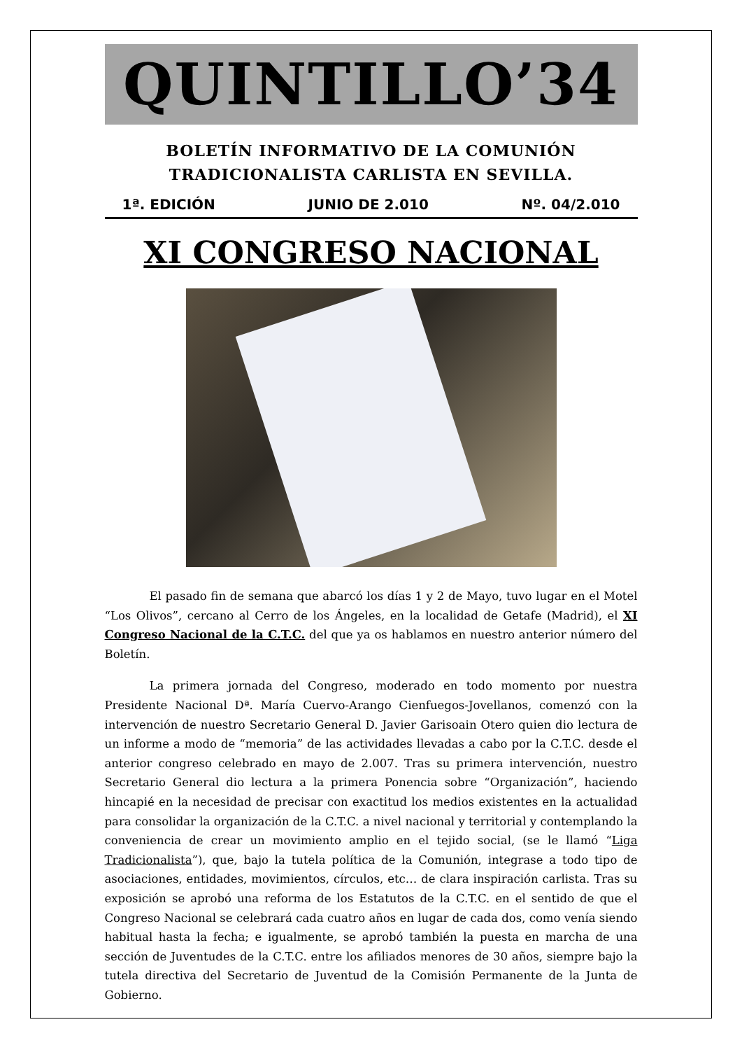QUINTILLO’34
BOLETÍN INFORMATIVO DE LA COMUNIÓN
TRADICIONALISTA CARLISTA EN SEVILLA.
1ª. EDICIÓN JUNIO DE 2.010 Nº. 04/2.010
XI CONGRESO NACIONAL
El pasado fin de semana que abarcó los días 1 y 2 de Mayo, tuvo lugar en el Motel “Los Olivos”, cercano al Cerro de los Ángeles, en la localidad de Getafe (Madrid), el XI Congreso Nacional de la C.T.C. del que ya os hablamos en nuestro anterior número del Boletín.
La primera jornada del Congreso, moderado en todo momento por nuestra Presidente Nacional Dª. María Cuervo-Arango Cienfuegos-Jovellanos, comenzó con la intervención de nuestro Secretario General D. Javier Garisoain Otero quien dio lectura de un informe a modo de “memoria” de las actividades llevadas a cabo por la C.T.C. desde el anterior congreso celebrado en mayo de 2.007. Tras su primera intervención, nuestro Secretario General dio lectura a la primera Ponencia sobre “Organización”, haciendo hincapié en la necesidad de precisar con exactitud los medios existentes en la actualidad para consolidar la organización de la C.T.C. a nivel nacional y territorial y contemplando la conveniencia de crear un movimiento amplio en el tejido social, (se le llamó “Liga Tradicionalista”), que, bajo la tutela política de la Comunión, integrase a todo tipo de asociaciones, entidades, movimientos, círculos, etc… de clara inspiración carlista. Tras su exposición se aprobó una reforma de los Estatutos de la C.T.C. en el sentido de que el Congreso Nacional se celebrará cada cuatro años en lugar de cada dos, como venía siendo habitual hasta la fecha; e igualmente, se aprobó también la puesta en marcha de una sección de Juventudes de la C.T.C. entre los afiliados menores de 30 años, siempre bajo la tutela directiva del Secretario de Juventud de la Comisión Permanente de la Junta de Gobierno.